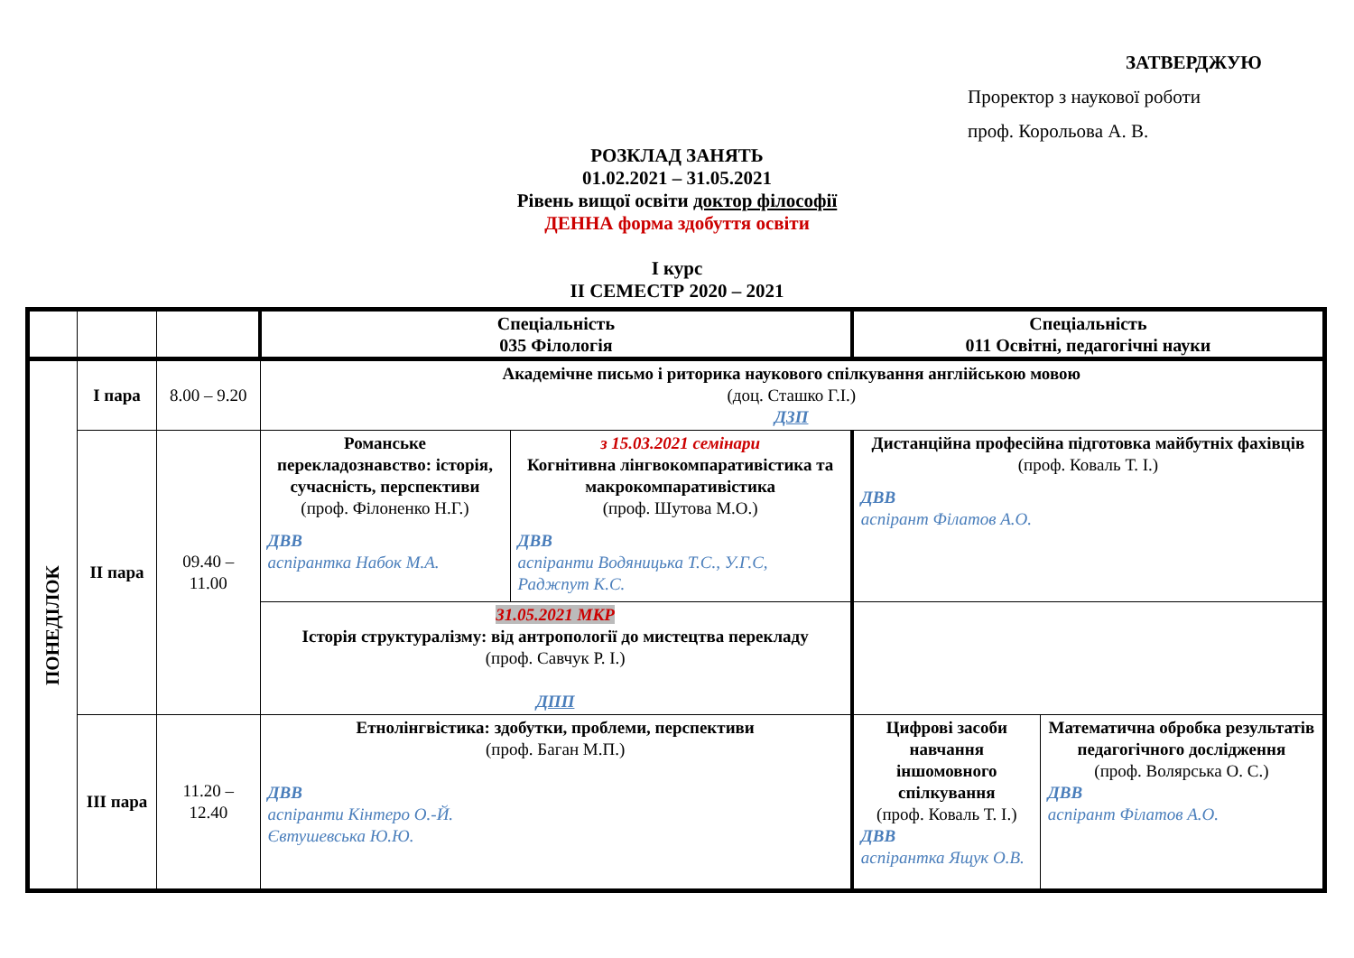ЗАТВЕРДЖУЮ
Проректор з наукової роботи
проф. Корольова А. В.
РОЗКЛАД ЗАНЯТЬ
01.02.2021 – 31.05.2021
Рівень вищої освіти доктор філософії
ДЕННА форма здобуття освіти
І курс
ІІ СЕМЕСТР 2020 – 2021
| | | | Спеціальність 035 Філологія | | Спеціальність 011 Освітні, педагогічні науки | |
| --- | --- | --- | --- | --- | --- | --- |
| ПОНЕДІЛОК | І пара | 8.00 – 9.20 | Академічне письмо і риторика наукового спілкування англійською мовою (доц. Сташко Г.І.) ДЗП | | | |
| | ІІ пара | 09.40 – 11.00 | Романське перекладознавство: історія, сучасність, перспективи (проф. Філоненко Н.Г.) ДВВ аспірантка Набок М.А. | з 15.03.2021 семінари Когнітивна лінгвокомпаративістика та макрокомпаративістика (проф. Шутова М.О.) ДВВ аспіранти Водяницька Т.С., У.Г.С, Раджпут К.С. | Дистанційна професійна підготовка майбутніх фахівців (проф. Коваль Т. І.) ДВВ аспірант Філатов А.О. | |
| | | | 31.05.2021 МКР Історія структуралізму: від антропології до мистецтва перекладу (проф. Савчук Р. І.) ДПП | | | |
| | ІІІ пара | 11.20 – 12.40 | Етнолінгвістика: здобутки, проблеми, перспективи (проф. Баган М.П.) ДВВ аспіранти Кінтеро О.-Й. Євтушевська Ю.Ю. | | Цифрові засоби навчання іншомовного спілкування (проф. Коваль Т. І.) ДВВ аспірантка Ящук О.В. | Математична обробка результатів педагогічного дослідження (проф. Волярська О. С.) ДВВ аспірант Філатов А.О. |